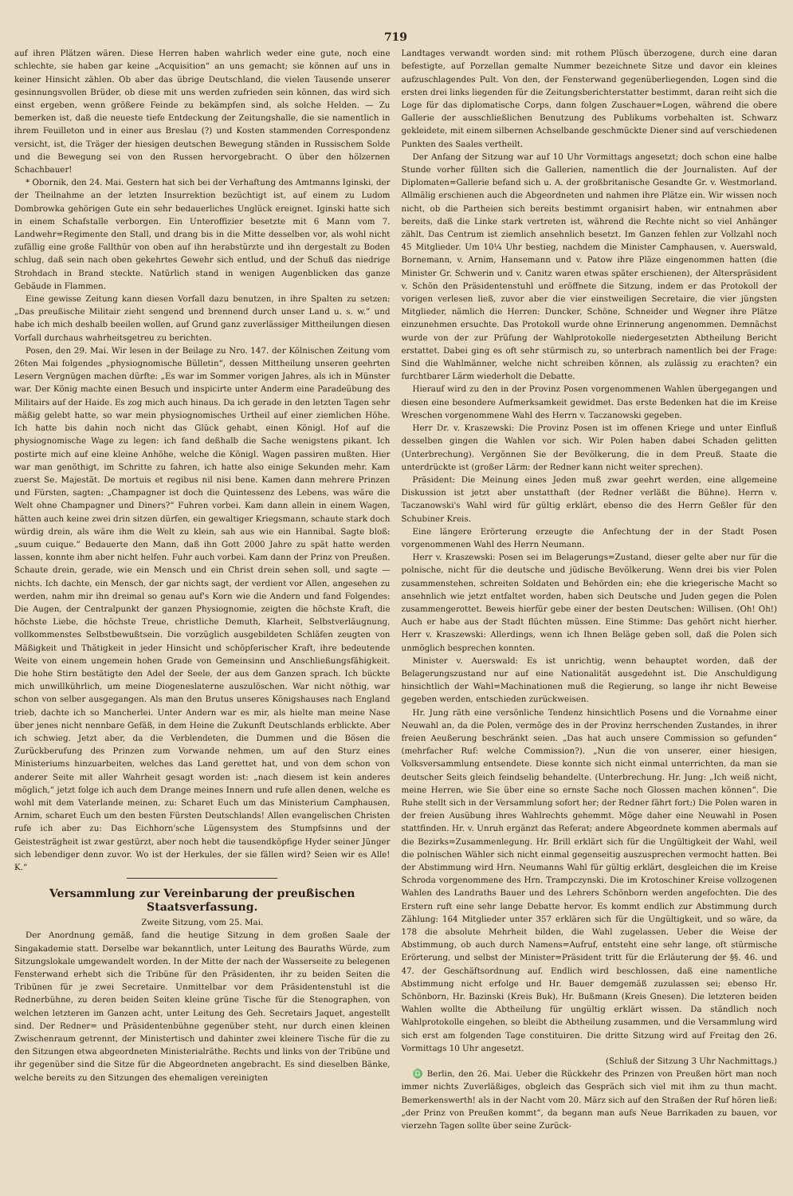719
auf ihren Plätzen wären. Diese Herren haben wahrlich weder eine gute, noch eine schlechte, sie haben gar keine „Acquisition“ an uns gemacht; sie können auf uns in keiner Hinsicht zählen. Ob aber das übrige Deutschland, die vielen Tausende unserer gesinnungsvollen Brüder, ob diese mit uns werden zufrieden sein können, das wird sich einst ergeben, wenn größere Feinde zu bekämpfen sind, als solche Helden. — Zu bemerken ist, daß die neueste tiefe Entdeckung der Zeitungshalle, die sie namentlich in ihrem Feuilleton und in einer aus Breslau (?) und Kosten stammenden Correspondenz versicht, ist, die Träger der hiesigen deutschen Bewegung ständen in Russischem Solde und die Bewegung sei von den Russen hervorgebracht. O über den hölzernen Schachbauer!
* Obornik, den 24. Mai. Gestern hat sich bei der Verhaftung des Amtmanns Iginski, der der Theilnahme an der letzten Insurrektion bezüchtigt ist, auf einem zu Ludom Dombrowka gehörigen Gute ein sehr bedauerliches Unglück ereignet. Iginski hatte sich in einem Schafstalle verborgen. Ein Unteroffizier besetzte mit 6 Mann vom 7. Landwehr=Regimente den Stall, und drang bis in die Mitte desselben vor, als wohl nicht zufällig eine große Fallthür von oben auf ihn herabstürzte und ihn dergestalt zu Boden schlug, daß sein nach oben gekehrtes Gewehr sich entlud, und der Schuß das niedrige Strohdach in Brand steckte. Natürlich stand in wenigen Augenblicken das ganze Gebäude in Flammen.
Eine gewisse Zeitung kann diesen Vorfall dazu benutzen, in ihre Spalten zu setzen: „Das preußische Militair zieht sengend und brennend durch unser Land u. s. w.“ und habe ich mich deshalb beeilen wollen, auf Grund ganz zuverlässiger Mittheilungen diesen Vorfall durchaus wahrheitsgetreu zu berichten.
Posen, den 29. Mai. Wir lesen in der Beilage zu Nro. 147. der Kölnischen Zeitung vom 26ten Mai folgendes „physiognomische Bülletin“, dessen Mittheilung unseren geehrten Lesern Vergnügen machen dürfte: „Es war im Sommer vorigen Jahres, als ich in Münster war. Der König machte einen Besuch und inspicirte unter Anderm eine Paradeübung des Militairs auf der Haide. Es zog mich auch hinaus. Da ich gerade in den letzten Tagen sehr mäßig gelebt hatte, so war mein physiognomisches Urtheil auf einer ziemlichen Höhe. Ich hatte bis dahin noch nicht das Glück gehabt, einen Königl. Hof auf die physiognomische Wage zu legen: ich fand deßhalb die Sache wenigstens pikant. Ich postirte mich auf eine kleine Anhöhe, welche die Königl. Wagen passiren mußten. Hier war man genöthigt, im Schritte zu fahren, ich hatte also einige Sekunden mehr. Kam zuerst Se. Majestät. De mortuis et regibus nil nisi bene. Kamen dann mehrere Prinzen und Fürsten, sagten: „Champagner ist doch die Quintessenz des Lebens, was wäre die Welt ohne Champagner und Diners?“ Fuhren vorbei. Kam dann allein in einem Wagen, hätten auch keine zwei drin sitzen dürfen, ein gewaltiger Kriegsmann, schaute stark doch würdig drein, als wäre ihm die Welt zu klein, sah aus wie ein Hannibal. Sagte bloß: „suum cuique.“ Bedauerte den Mann, daß ihn Gott 2000 Jahre zu spät hatte werden lassen, konnte ihm aber nicht helfen. Fuhr auch vorbei. Kam dann der Prinz von Preußen. Schaute drein, gerade, wie ein Mensch und ein Christ drein sehen soll, und sagte — nichts. Ich dachte, ein Mensch, der gar nichts sagt, der verdient vor Allen, angesehen zu werden, nahm mir ihn dreimal so genau auf's Korn wie die Andern und fand Folgendes: Die Augen, der Centralpunkt der ganzen Physiognomie, zeigten die höchste Kraft, die höchste Liebe, die höchste Treue, christliche Demuth, Klarheit, Selbstverläugnung, vollkommenstes Selbstbewußtsein. Die vorzüglich ausgebildeten Schläfen zeugten von Mäßigkeit und Thätigkeit in jeder Hinsicht und schöpferischer Kraft, ihre bedeutende Weite von einem ungemein hohen Grade von Gemeinsinn und Anschließungsfähigkeit. Die hohe Stirn bestätigte den Adel der Seele, der aus dem Ganzen sprach. Ich bückte mich unwillkührlich, um meine Diogeneslaterne auszulöschen. War nicht nöthig, war schon von selber ausgegangen. Als man den Brutus unseres Königshauses nach England trieb, dachte ich so Mancherlei. Unter Andern war es mir, als hielte man meine Nase über jenes nicht nennbare Gefäß, in dem Heine die Zukunft Deutschlands erblickte. Aber ich schwieg. Jetzt aber, da die Verblendeten, die Dummen und die Bösen die Zurückberufung des Prinzen zum Vorwande nehmen, um auf den Sturz eines Ministeriums hinzuarbeiten, welches das Land gerettet hat, und von dem schon von anderer Seite mit aller Wahrheit gesagt worden ist: „nach diesem ist kein anderes möglich,“ jetzt folge ich auch dem Drange meines Innern und rufe allen denen, welche es wohl mit dem Vaterlande meinen, zu: Scharet Euch um das Ministerium Camphausen, Arnim, scharet Euch um den besten Fürsten Deutschlands! Allen evangelischen Christen rufe ich aber zu: Das Eichhorn'sche Lügensystem des Stumpfsinns und der Geistesträgheit ist zwar gestürzt, aber noch hebt die tausendköpfige Hyder seiner Jünger sich lebendiger denn zuvor. Wo ist der Herkules, der sie fällen wird? Seien wir es Alle! K.“
Versammlung zur Vereinbarung der preußischen Staatsverfassung.
Zweite Sitzung, vom 25. Mai.
Der Anordnung gemäß, fand die heutige Sitzung in dem großen Saale der Singakademie statt. Derselbe war bekanntlich, unter Leitung des Bauraths Würde, zum Sitzungslokale umgewandelt worden. In der Mitte der nach der Wasserseite zu belegenen Fensterwand erhebt sich die Tribüne für den Präsidenten, ihr zu beiden Seiten die Tribünen für je zwei Secretaire. Unmittelbar vor dem Präsidentenstuhl ist die Rednerbühne, zu deren beiden Seiten kleine grüne Tische für die Stenographen, von welchen letzteren im Ganzen acht, unter Leitung des Geh. Secretairs Jaquet, angestellt sind. Der Redner= und Präsidentenbühne gegenüber steht, nur durch einen kleinen Zwischenraum getrennt, der Ministertisch und dahinter zwei kleinere Tische für die zu den Sitzungen etwa abgeordneten Ministerialräthe. Rechts und links von der Tribüne und ihr gegenüber sind die Sitze für die Abgeordneten angebracht. Es sind dieselben Bänke, welche bereits zu den Sitzungen des ehemaligen vereinigten
Landtages verwandt worden sind: mit rothem Plüsch überzogene, durch eine daran befestigte, auf Porzellan gemalte Nummer bezeichnete Sitze und davor ein kleines aufzuschlagendes Pult. Von den, der Fensterwand gegenüberliegenden, Logen sind die ersten drei links liegenden für die Zeitungsberichterstatter bestimmt, daran reiht sich die Loge für das diplomatische Corps, dann folgen Zuschauer=Logen, während die obere Gallerie der ausschließlichen Benutzung des Publikums vorbehalten ist. Schwarz gekleidete, mit einem silbernen Achselbande geschmückte Diener sind auf verschiedenen Punkten des Saales vertheilt.
Der Anfang der Sitzung war auf 10 Uhr Vormittags angesetzt; doch schon eine halbe Stunde vorher füllten sich die Gallerien, namentlich die der Journalisten. Auf der Diplomaten=Gallerie befand sich u. A. der großbritanische Gesandte Gr. v. Westmorland. Allmälig erschienen auch die Abgeordneten und nahmen ihre Plätze ein. Wir wissen noch nicht, ob die Partheien sich bereits bestimmt organisirt haben, wir entnahmen aber bereits, daß die Linke stark vertreten ist, während die Rechte nicht so viel Anhänger zählt. Das Centrum ist ziemlich ansehnlich besetzt. Im Ganzen fehlen zur Vollzahl noch 45 Mitglieder. Um 10¼ Uhr bestieg, nachdem die Minister Camphausen, v. Auerswald, Bornemann, v. Arnim, Hansemann und v. Patow ihre Pläze eingenommen hatten (die Minister Gr. Schwerin und v. Canitz waren etwas später erschienen), der Alterspräsident v. Schön den Präsidentenstuhl und eröffnete die Sitzung, indem er das Protokoll der vorigen verlesen ließ, zuvor aber die vier einstweiligen Secretaire, die vier jüngsten Mitglieder, nämlich die Herren: Duncker, Schöne, Schneider und Wegner ihre Plätze einzunehmen ersuchte. Das Protokoll wurde ohne Erinnerung angenommen. Demnächst wurde von der zur Prüfung der Wahlprotokolle niedergesetzten Abtheilung Bericht erstattet. Dabei ging es oft sehr stürmisch zu, so unterbrach namentlich bei der Frage: Sind die Wahlmänner, welche nicht schreiben können, als zulässig zu erachten? ein furchtbarer Lärm wiederholt die Debatte.
Hierauf wird zu den in der Provinz Posen vorgenommenen Wahlen übergegangen und diesen eine besondere Aufmerksamkeit gewidmet. Das erste Bedenken hat die im Kreise Wreschen vorgenommene Wahl des Herrn v. Taczanowski gegeben.
Herr Dr. v. Kraszewski: Die Provinz Posen ist im offenen Kriege und unter Einfluß desselben gingen die Wahlen vor sich. Wir Polen haben dabei Schaden gelitten (Unterbrechung). Vergönnen Sie der Bevölkerung, die in dem Preuß. Staate die unterdrückte ist (großer Lärm: der Redner kann nicht weiter sprechen).
Präsident: Die Meinung eines Jeden muß zwar geehrt werden, eine allgemeine Diskussion ist jetzt aber unstatthaft (der Redner verläßt die Bühne). Herrn v. Taczanowski's Wahl wird für gültig erklärt, ebenso die des Herrn Geßler für den Schubiner Kreis.
Eine längere Erörterung erzeugte die Anfechtung der in der Stadt Posen vorgenommenen Wahl des Herrn Neumann.
Herr v. Kraszewski: Posen sei im Belagerungs=Zustand, dieser gelte aber nur für die polnische, nicht für die deutsche und jüdische Bevölkerung. Wenn drei bis vier Polen zusammenstehen, schreiten Soldaten und Behörden ein; ehe die kriegerische Macht so ansehnlich wie jetzt entfaltet worden, haben sich Deutsche und Juden gegen die Polen zusammengerottet. Beweis hierfür gebe einer der besten Deutschen: Willisen. (Oh! Oh!) Auch er habe aus der Stadt flüchten müssen. Eine Stimme: Das gehört nicht hierher. Herr v. Kraszewski: Allerdings, wenn ich Ihnen Beläge geben soll, daß die Polen sich unmöglich besprechen konnten.
Minister v. Auerswald: Es ist unrichtig, wenn behauptet worden, daß der Belagerungszustand nur auf eine Nationalität ausgedehnt ist. Die Anschuldigung hinsichtlich der Wahl=Machinationen muß die Regierung, so lange ihr nicht Beweise gegeben werden, entschieden zurückweisen.
Hr. Jung räth eine versönliche Tendenz hinsichtlich Posens und die Vornahme einer Neuwahl an, da die Polen, vermöge des in der Provinz herrschenden Zustandes, in ihrer freien Aeußerung beschränkt seien. „Das hat auch unsere Commission so gefunden“ (mehrfacher Ruf: welche Commission?). „Nun die von unserer, einer hiesigen, Volksversammlung entsendete. Diese konnte sich nicht einmal unterrichten, da man sie deutscher Seits gleich feindselig behandelte. (Unterbrechung. Hr. Jung: „Ich weiß nicht, meine Herren, wie Sie über eine so ernste Sache noch Glossen machen können“. Die Ruhe stellt sich in der Versammlung sofort her; der Redner fährt fort:) Die Polen waren in der freien Ausübung ihres Wahlrechts gehemmt. Möge daher eine Neuwahl in Posen stattfinden. Hr. v. Unruh ergänzt das Referat; andere Abgeordnete kommen abermals auf die Bezirks=Zusammenlegung. Hr. Brill erklärt sich für die Ungültigkeit der Wahl, weil die polnischen Wähler sich nicht einmal gegenseitig auszusprechen vermocht hatten. Bei der Abstimmung wird Hrn. Neumanns Wahl für gültig erklärt, desgleichen die im Kreise Schroda vorgenommene des Hrn. Trampczynski. Die im Krotoschiner Kreise vollzogenen Wahlen des Landraths Bauer und des Lehrers Schönborn werden angefochten. Die des Erstern ruft eine sehr lange Debatte hervor. Es kommt endlich zur Abstimmung durch Zählung: 164 Mitglieder unter 357 erklären sich für die Ungültigkeit, und so wäre, da 178 die absolute Mehrheit bilden, die Wahl zugelassen. Ueber die Weise der Abstimmung, ob auch durch Namens=Aufruf, entsteht eine sehr lange, oft stürmische Erörterung, und selbst der Minister=Präsident tritt für die Erläuterung der §§. 46. und 47. der Geschäftsordnung auf. Endlich wird beschlossen, daß eine namentliche Abstimmung nicht erfolge und Hr. Bauer demgemäß zuzulassen sei; ebenso Hr. Schönborn, Hr. Bazinski (Kreis Buk), Hr. Bußmann (Kreis Gnesen). Die letzteren beiden Wahlen wollte die Abtheilung für ungültig erklärt wissen. Da ständlich noch Wahlprotokolle eingehen, so bleibt die Abtheilung zusammen, und die Versammlung wird sich erst am folgenden Tage constituiren. Die dritte Sitzung wird auf Freitag den 26. Vormittags 10 Uhr angesetzt.
(Schluß der Sitzung 3 Uhr Nachmittags.)
♎ Berlin, den 26. Mai. Ueber die Rückkehr des Prinzen von Preußen hört man noch immer nichts Zuverläßiges, obgleich das Gespräch sich viel mit ihm zu thun macht. Bemerkenswerth! als in der Nacht vom 20. März sich auf den Straßen der Ruf hören ließ: „der Prinz von Preußen kommt“, da begann man aufs Neue Barrikaden zu bauen, vor vierzehn Tagen sollte über seine Zurück-